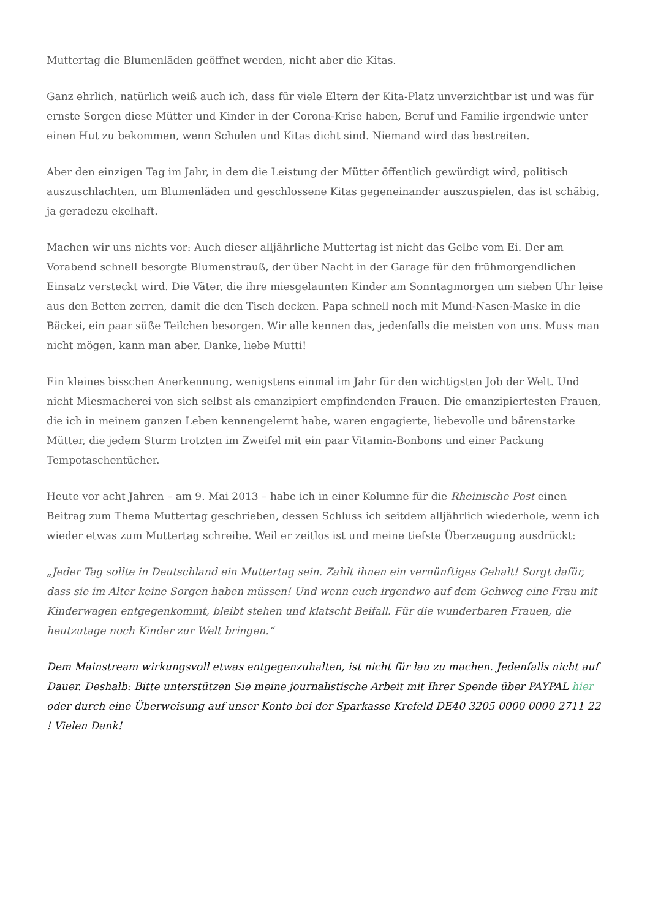Muttertag die Blumenläden geöffnet werden, nicht aber die Kitas.
Ganz ehrlich, natürlich weiß auch ich, dass für viele Eltern der Kita-Platz unverzichtbar ist und was für ernste Sorgen diese Mütter und Kinder in der Corona-Krise haben, Beruf und Familie irgendwie unter einen Hut zu bekommen, wenn Schulen und Kitas dicht sind. Niemand wird das bestreiten.
Aber den einzigen Tag im Jahr, in dem die Leistung der Mütter öffentlich gewürdigt wird, politisch auszuschlachten, um Blumenläden und geschlossene Kitas gegeneinander auszuspielen, das ist schäbig, ja geradezu ekelhaft.
Machen wir uns nichts vor: Auch dieser alljährliche Muttertag ist nicht das Gelbe vom Ei. Der am Vorabend schnell besorgte Blumenstrauß, der über Nacht in der Garage für den frühmorgendlichen Einsatz versteckt wird. Die Väter, die ihre miesgelaunten Kinder am Sonntagmorgen um sieben Uhr leise aus den Betten zerren, damit die den Tisch decken. Papa schnell noch mit Mund-Nasen-Maske in die Bäckei, ein paar süße Teilchen besorgen. Wir alle kennen das, jedenfalls die meisten von uns. Muss man nicht mögen, kann man aber. Danke, liebe Mutti!
Ein kleines bisschen Anerkennung, wenigstens einmal im Jahr für den wichtigsten Job der Welt. Und nicht Miesmacherei von sich selbst als emanzipiert empfindenden Frauen. Die emanzipiertesten Frauen, die ich in meinem ganzen Leben kennengelernt habe, waren engagierte, liebevolle und bärenstarke Mütter, die jedem Sturm trotzten im Zweifel mit ein paar Vitamin-Bonbons und einer Packung Tempotaschentücher.
Heute vor acht Jahren – am 9. Mai 2013 – habe ich in einer Kolumne für die Rheinische Post einen Beitrag zum Thema Muttertag geschrieben, dessen Schluss ich seitdem alljährlich wiederhole, wenn ich wieder etwas zum Muttertag schreibe. Weil er zeitlos ist und meine tiefste Überzeugung ausdrückt:
„Jeder Tag sollte in Deutschland ein Muttertag sein. Zahlt ihnen ein vernünftiges Gehalt! Sorgt dafür, dass sie im Alter keine Sorgen haben müssen! Und wenn euch irgendwo auf dem Gehweg eine Frau mit Kinderwagen entgegenkommt, bleibt stehen und klatscht Beifall. Für die wunderbaren Frauen, die heutzutage noch Kinder zur Welt bringen.“
Dem Mainstream wirkungsvoll etwas entgegenzuhalten, ist nicht für lau zu machen. Jedenfalls nicht auf Dauer. Deshalb: Bitte unterstützen Sie meine journalistische Arbeit mit Ihrer Spende über PAYPAL hier oder durch eine Überweisung auf unser Konto bei der Sparkasse Krefeld DE40 3205 0000 0000 2711 22 ! Vielen Dank!